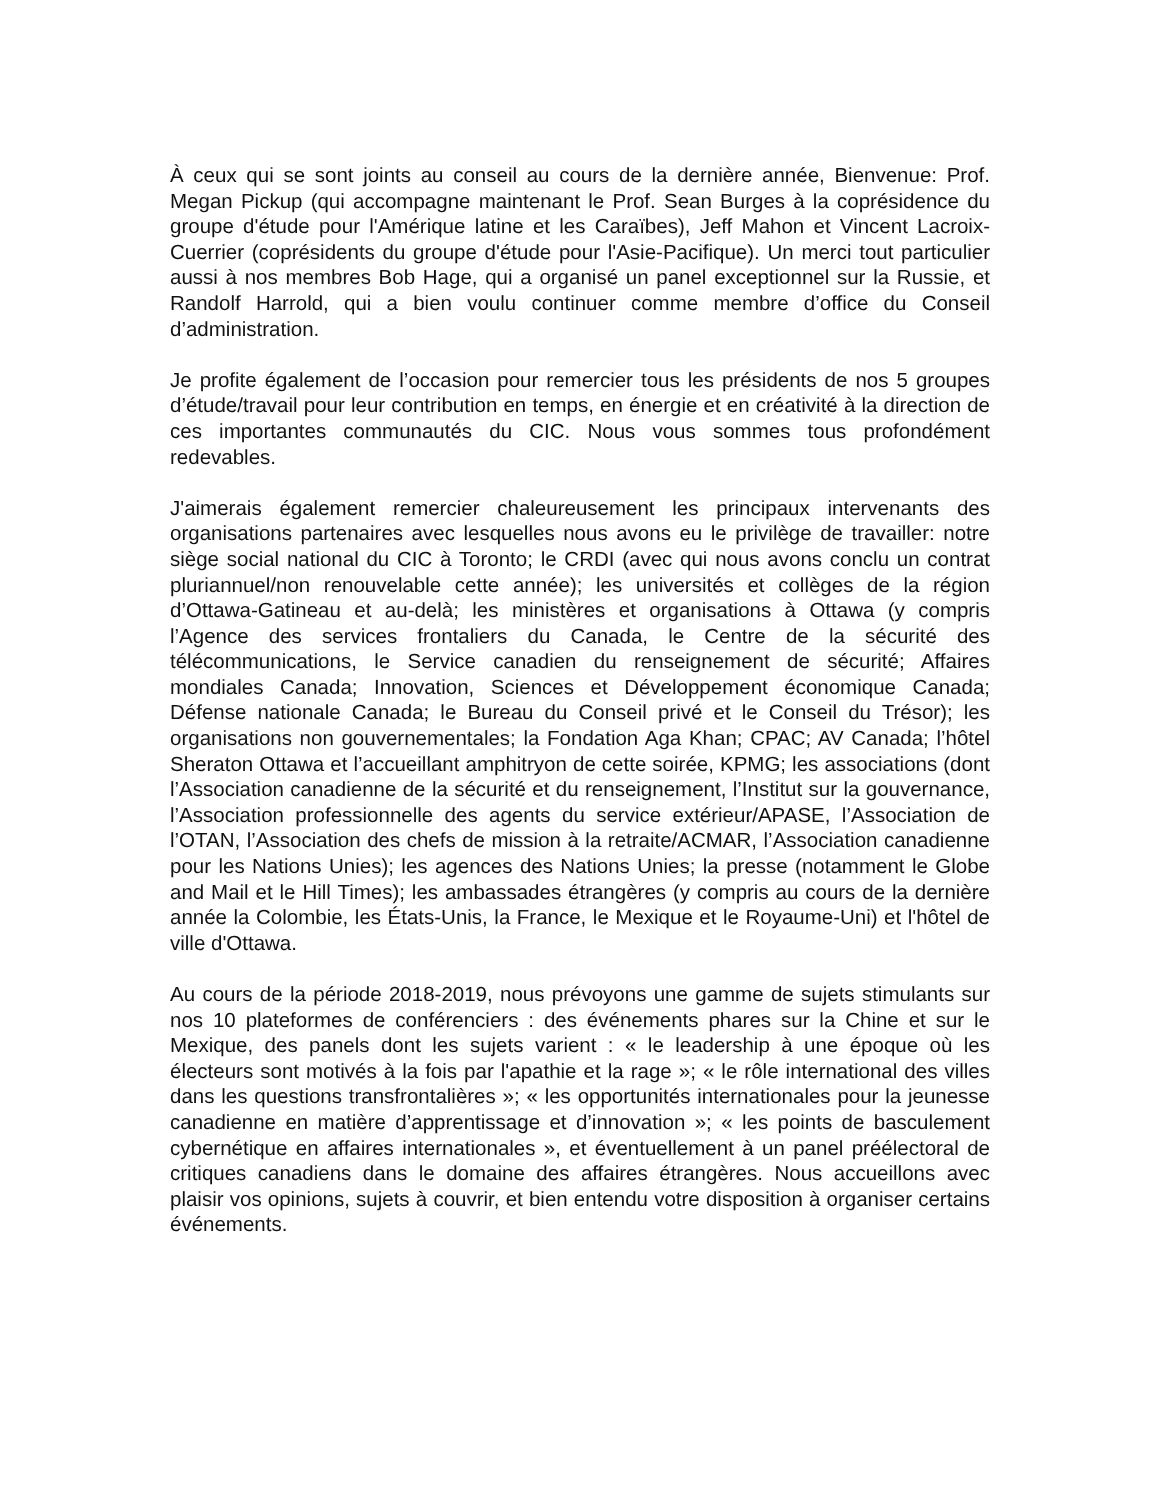À ceux qui se sont joints au conseil au cours de la dernière année, Bienvenue: Prof. Megan Pickup (qui accompagne maintenant le Prof. Sean Burges à la coprésidence du groupe d'étude pour l'Amérique latine et les Caraïbes), Jeff Mahon et Vincent Lacroix-Cuerrier (coprésidents du groupe d'étude pour l'Asie-Pacifique). Un merci tout particulier aussi à nos membres Bob Hage, qui a organisé un panel exceptionnel sur la Russie, et Randolf Harrold, qui a bien voulu continuer comme membre d’office du Conseil d’administration.
Je profite également de l’occasion pour remercier tous les présidents de nos 5 groupes d’étude/travail pour leur contribution en temps, en énergie et en créativité à la direction de ces importantes communautés du CIC. Nous vous sommes tous profondément redevables.
J'aimerais également remercier chaleureusement les principaux intervenants des organisations partenaires avec lesquelles nous avons eu le privilège de travailler: notre siège social national du CIC à Toronto; le CRDI (avec qui nous avons conclu un contrat pluriannuel/non renouvelable cette année); les universités et collèges de la région d’Ottawa-Gatineau et au-delà; les ministères et organisations à Ottawa (y compris l’Agence des services frontaliers du Canada, le Centre de la sécurité des télécommunications, le Service canadien du renseignement de sécurité; Affaires mondiales Canada; Innovation, Sciences et Développement économique Canada; Défense nationale Canada; le Bureau du Conseil privé et le Conseil du Trésor); les organisations non gouvernementales; la Fondation Aga Khan; CPAC; AV Canada; l’hôtel Sheraton Ottawa et l’accueillant amphitryon de cette soirée, KPMG; les associations (dont l’Association canadienne de la sécurité et du renseignement, l’Institut sur la gouvernance, l’Association professionnelle des agents du service extérieur/APASE, l’Association de l’OTAN, l’Association des chefs de mission à la retraite/ACMAR, l’Association canadienne pour les Nations Unies); les agences des Nations Unies; la presse (notamment le Globe and Mail et le Hill Times); les ambassades étrangères (y compris au cours de la dernière année la Colombie, les États-Unis, la France, le Mexique et le Royaume-Uni) et l'hôtel de ville d'Ottawa.
Au cours de la période 2018-2019, nous prévoyons une gamme de sujets stimulants sur nos 10 plateformes de conférenciers : des événements phares sur la Chine et sur le Mexique, des panels dont les sujets varient : « le leadership à une époque où les électeurs sont motivés à la fois par l'apathie et la rage »; « le rôle international des villes dans les questions transfrontalières »; « les opportunités internationales pour la jeunesse canadienne en matière d’apprentissage et d’innovation »; « les points de basculement cybernétique en affaires internationales », et éventuellement à un panel préélectoral de critiques canadiens dans le domaine des affaires étrangères. Nous accueillons avec plaisir vos opinions, sujets à couvrir, et bien entendu votre disposition à organiser certains événements.